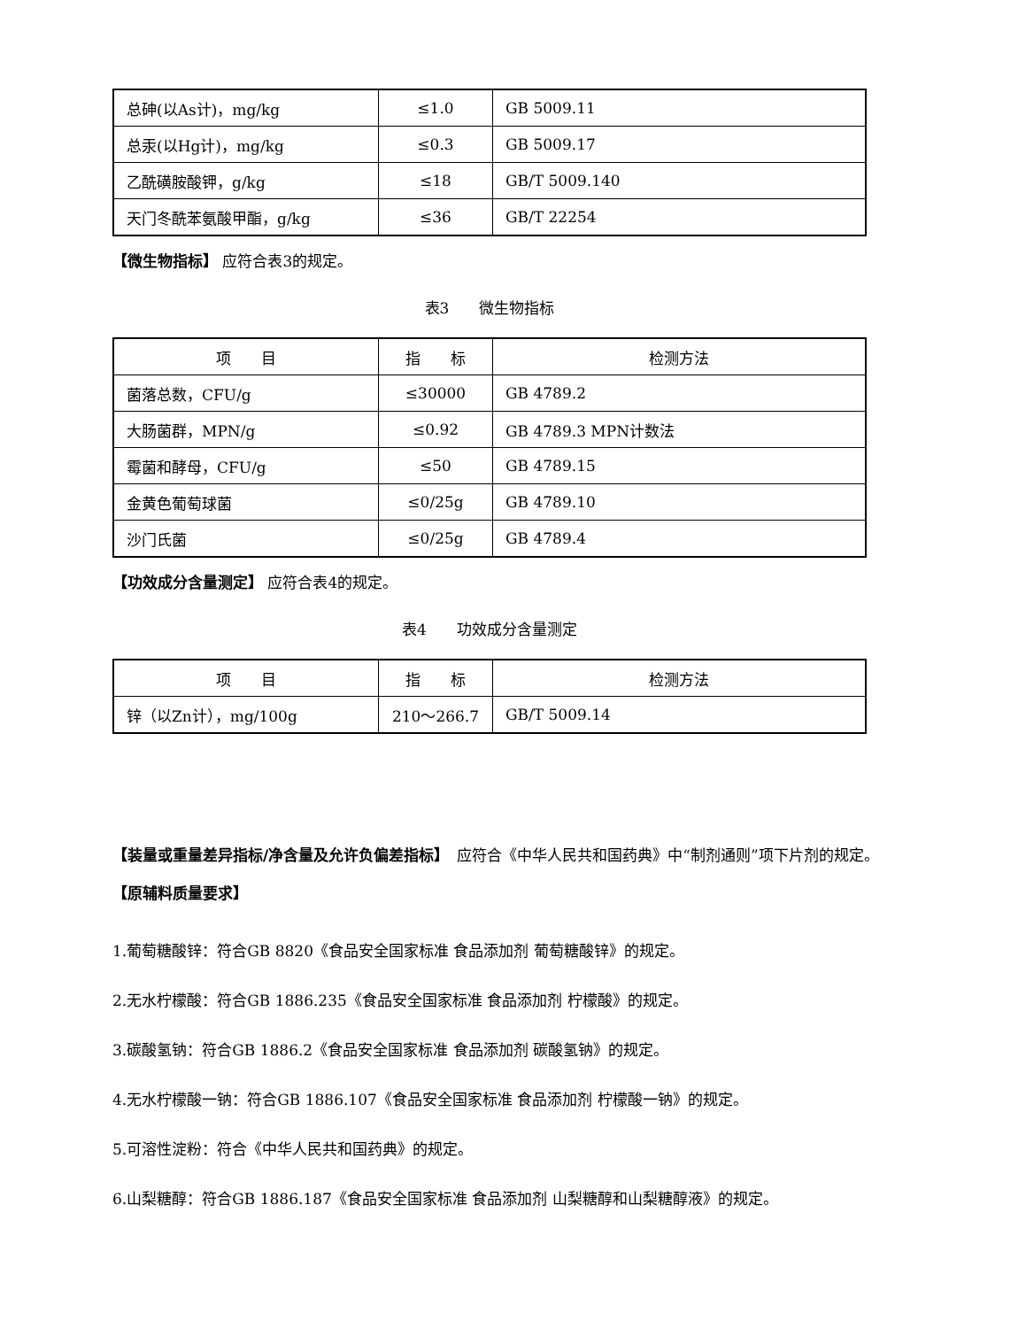| 总砷(以As计)，mg/kg | ≤1.0 | GB 5009.11 |
| 总汞(以Hg计)，mg/kg | ≤0.3 | GB 5009.17 |
| 乙酰磺胺酸钾，g/kg | ≤18 | GB/T 5009.140 |
| 天门冬酰苯氨酸甲酯，g/kg | ≤36 | GB/T 22254 |
【微生物指标】 应符合表3的规定。
表3　　微生物指标
| 项 目 | 指 标 | 检测方法 |
| --- | --- | --- |
| 菌落总数，CFU/g | ≤30000 | GB 4789.2 |
| 大肠菌群，MPN/g | ≤0.92 | GB 4789.3 MPN计数法 |
| 霉菌和酵母，CFU/g | ≤50 | GB 4789.15 |
| 金黄色葡萄球菌 | ≤0/25g | GB 4789.10 |
| 沙门氏菌 | ≤0/25g | GB 4789.4 |
【功效成分含量测定】 应符合表4的规定。
表4　　功效成分含量测定
| 项 目 | 指 标 | 检测方法 |
| --- | --- | --- |
| 锌（以Zn计），mg/100g | 210～266.7 | GB/T 5009.14 |
【装量或重量差异指标/净含量及允许负偏差指标】　应符合《中华人民共和国药典》中“制剂通则”项下片剂的规定。
【原辅料质量要求】
1.葡萄糖酸锌：符合GB 8820《食品安全国家标准 食品添加剂 葡萄糖酸锌》的规定。
2.无水柠檬酸：符合GB 1886.235《食品安全国家标准 食品添加剂 柠檬酸》的规定。
3.碳酸氢钠：符合GB 1886.2《食品安全国家标准 食品添加剂 碳酸氢钠》的规定。
4.无水柠檬酸一钠：符合GB 1886.107《食品安全国家标准 食品添加剂 柠檬酸一钠》的规定。
5.可溶性淀粉：符合《中华人民共和国药典》的规定。
6.山梨糖醇：符合GB 1886.187《食品安全国家标准 食品添加剂 山梨糖醇和山梨糖醇液》的规定。